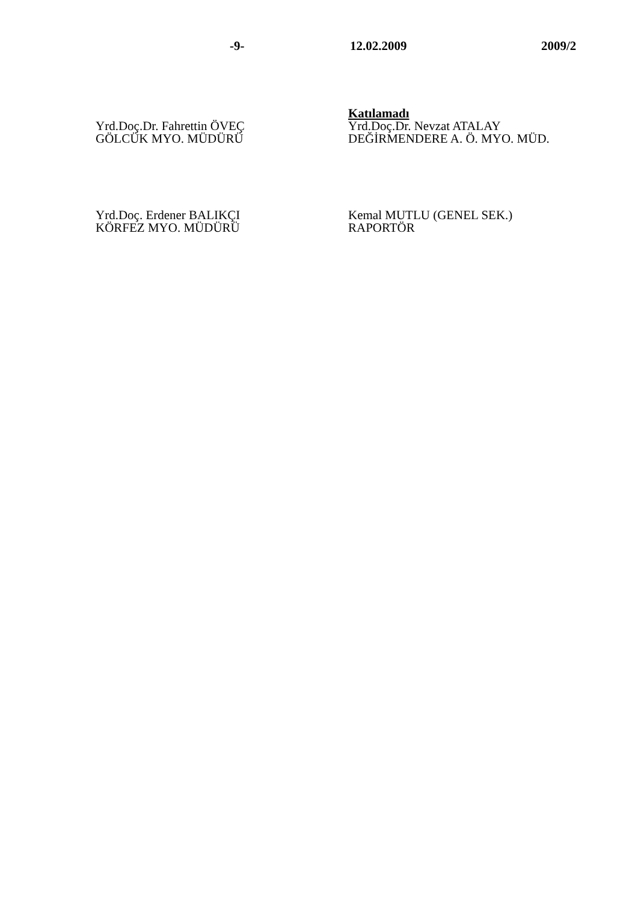-9- 12.02.2009 2009/2
Yrd.Doç.Dr. Fahrettin ÖVEÇ
GÖLCÜK MYO. MÜDÜRÜ
Katılamadı
Yrd.Doç.Dr. Nevzat ATALAY
DEĞİRMENDERE A. Ö. MYO. MÜD.
Yrd.Doç. Erdener BALIKÇI
KÖRFEZ MYO. MÜDÜRÜ
Kemal MUTLU (GENEL SEK.)
RAPORTÖR